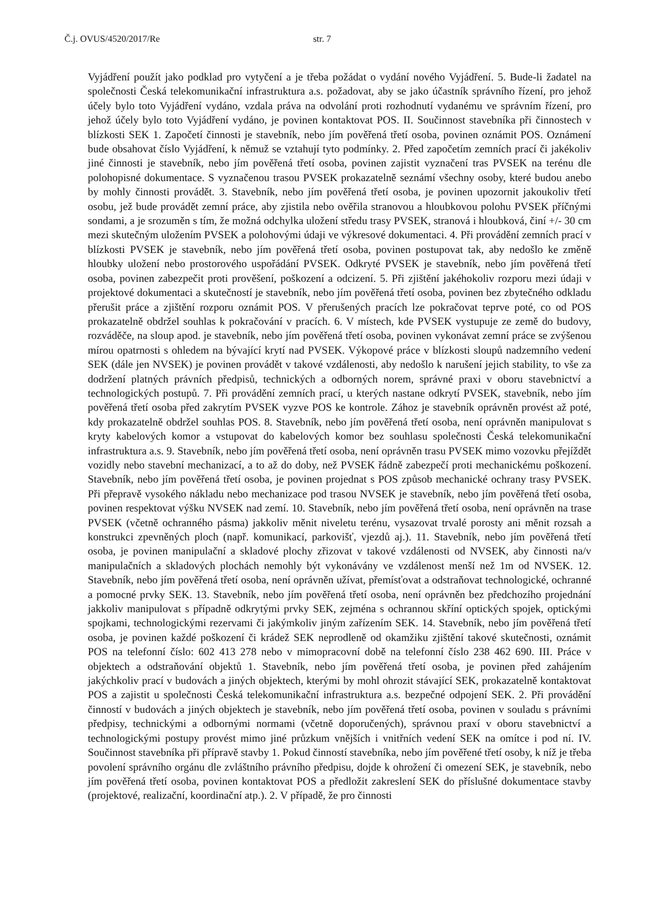Č.j. OVUS/4520/2017/Re str. 7
Vyjádření použít jako podklad pro vytyčení a je třeba požádat o vydání nového Vyjádření. 5. Bude-li žadatel na společnosti Česká telekomunikační infrastruktura a.s. požadovat, aby se jako účastník správního řízení, pro jehož účely bylo toto Vyjádření vydáno, vzdala práva na odvolání proti rozhodnutí vydanému ve správním řízení, pro jehož účely bylo toto Vyjádření vydáno, je povinen kontaktovat POS. II. Součinnost stavebníka při činnostech v blízkosti SEK 1. Započetí činnosti je stavebník, nebo jím pověřená třetí osoba, povinen oznámit POS. Oznámení bude obsahovat číslo Vyjádření, k němuž se vztahují tyto podmínky. 2. Před započetím zemních prací či jakékoliv jiné činnosti je stavebník, nebo jím pověřená třetí osoba, povinen zajistit vyznačení tras PVSEK na terénu dle polohopisné dokumentace. S vyznačenou trasou PVSEK prokazatelně seznámí všechny osoby, které budou anebo by mohly činnosti provádět. 3. Stavebník, nebo jím pověřená třetí osoba, je povinen upozornit jakoukoliv třetí osobu, jež bude provádět zemní práce, aby zjistila nebo ověřila stranovou a hloubkovou polohu PVSEK příčnými sondami, a je srozuměn s tím, že možná odchylka uložení středu trasy PVSEK, stranová i hloubková, činí +/- 30 cm mezi skutečným uložením PVSEK a polohovými údaji ve výkresové dokumentaci. 4. Při provádění zemních prací v blízkosti PVSEK je stavebník, nebo jím pověřená třetí osoba, povinen postupovat tak, aby nedošlo ke změně hloubky uložení nebo prostorového uspořádání PVSEK. Odkryté PVSEK je stavebník, nebo jím pověřená třetí osoba, povinen zabezpečit proti prověšení, poškození a odcizení. 5. Při zjištění jakéhokoliv rozporu mezi údaji v projektové dokumentaci a skutečností je stavebník, nebo jím pověřená třetí osoba, povinen bez zbytečného odkladu přerušit práce a zjištění rozporu oznámit POS. V přerušených pracích lze pokračovat teprve poté, co od POS prokazatelně obdržel souhlas k pokračování v pracích. 6. V místech, kde PVSEK vystupuje ze země do budovy, rozváděče, na sloup apod. je stavebník, nebo jím pověřená třetí osoba, povinen vykonávat zemní práce se zvýšenou mírou opatrnosti s ohledem na bývající krytí nad PVSEK. Výkopové práce v blízkosti sloupů nadzemního vedení SEK (dále jen NVSEK) je povinen provádět v takové vzdálenosti, aby nedošlo k narušení jejich stability, to vše za dodržení platných právních předpisů, technických a odborných norem, správné praxi v oboru stavebnictví a technologických postupů. 7. Při provádění zemních prací, u kterých nastane odkrytí PVSEK, stavebník, nebo jím pověřená třetí osoba před zakrytím PVSEK vyzve POS ke kontrole. Zához je stavebník oprávněn provést až poté, kdy prokazatelně obdržel souhlas POS. 8. Stavebník, nebo jím pověřená třetí osoba, není oprávněn manipulovat s kryty kabelových komor a vstupovat do kabelových komor bez souhlasu společnosti Česká telekomunikační infrastruktura a.s. 9. Stavebník, nebo jím pověřená třetí osoba, není oprávněn trasu PVSEK mimo vozovku přejíždět vozidly nebo stavební mechanizací, a to až do doby, než PVSEK řádně zabezpečí proti mechanickému poškození. Stavebník, nebo jím pověřená třetí osoba, je povinen projednat s POS způsob mechanické ochrany trasy PVSEK. Při přepravě vysokého nákladu nebo mechanizace pod trasou NVSEK je stavebník, nebo jím pověřená třetí osoba, povinen respektovat výšku NVSEK nad zemí. 10. Stavebník, nebo jím pověřená třetí osoba, není oprávněn na trase PVSEK (včetně ochranného pásma) jakkoliv měnit niveletu terénu, vysazovat trvalé porosty ani měnit rozsah a konstrukci zpevněných ploch (např. komunikací, parkovišť, vjezdů aj.). 11. Stavebník, nebo jím pověřená třetí osoba, je povinen manipulační a skladové plochy zřizovat v takové vzdálenosti od NVSEK, aby činnosti na/v manipulačních a skladových plochách nemohly být vykonávány ve vzdálenost menší než 1m od NVSEK. 12. Stavebník, nebo jím pověřená třetí osoba, není oprávněn užívat, přemísťovat a odstraňovat technologické, ochranné a pomocné prvky SEK. 13. Stavebník, nebo jím pověřená třetí osoba, není oprávněn bez předchozího projednání jakkoliv manipulovat s případně odkrytými prvky SEK, zejména s ochrannou skříní optických spojek, optickými spojkami, technologickými rezervami či jakýmkoliv jiným zařízením SEK. 14. Stavebník, nebo jím pověřená třetí osoba, je povinen každé poškození či krádež SEK neprodleně od okamžiku zjištění takové skutečnosti, oznámit POS na telefonní číslo: 602 413 278 nebo v mimopracovní době na telefonní číslo 238 462 690. III. Práce v objektech a odstraňování objektů 1. Stavebník, nebo jím pověřená třetí osoba, je povinen před zahájením jakýchkoliv prací v budovách a jiných objektech, kterými by mohl ohrozit stávající SEK, prokazatelně kontaktovat POS a zajistit u společnosti Česká telekomunikační infrastruktura a.s. bezpečné odpojení SEK. 2. Při provádění činností v budovách a jiných objektech je stavebník, nebo jím pověřená třetí osoba, povinen v souladu s právními předpisy, technickými a odbornými normami (včetně doporučených), správnou praxí v oboru stavebnictví a technologickými postupy provést mimo jiné průzkum vnějších i vnitřních vedení SEK na omítce i pod ní. IV. Součinnost stavebníka při přípravě stavby 1. Pokud činností stavebníka, nebo jím pověřené třetí osoby, k níž je třeba povolení správního orgánu dle zvláštního právního předpisu, dojde k ohrožení či omezení SEK, je stavebník, nebo jím pověřená třetí osoba, povinen kontaktovat POS a předložit zakreslení SEK do příslušné dokumentace stavby (projektové, realizační, koordinační atp.). 2. V případě, že pro činnosti